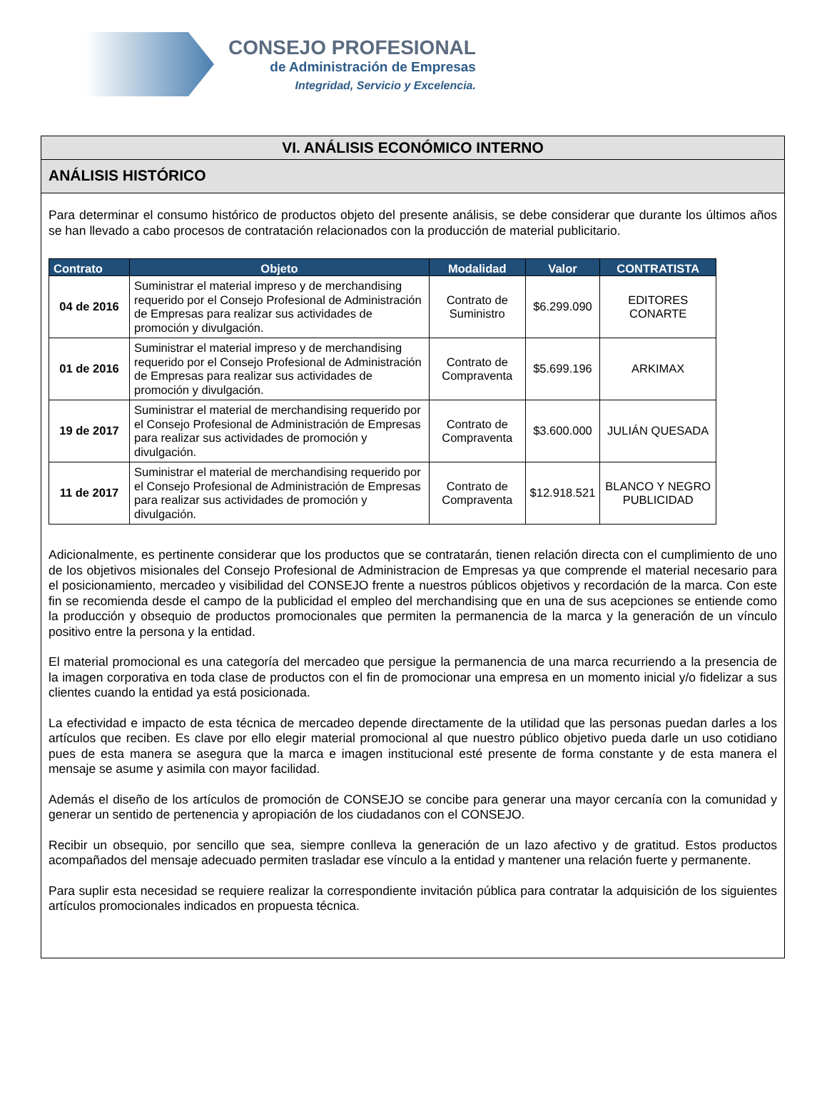CONSEJO PROFESIONAL
de Administración de Empresas
Integridad, Servicio y Excelencia.
VI. ANÁLISIS ECONÓMICO INTERNO
ANÁLISIS HISTÓRICO
Para determinar el consumo histórico de productos objeto del presente análisis, se debe considerar que durante los últimos años se han llevado a cabo procesos de contratación relacionados con la producción de material publicitario.
| Contrato | Objeto | Modalidad | Valor | CONTRATISTA |
| --- | --- | --- | --- | --- |
| 04 de 2016 | Suministrar el material impreso y de merchandising requerido por el Consejo Profesional de Administración de Empresas para realizar sus actividades de promoción y divulgación. | Contrato de Suministro | $6.299.090 | EDITORES CONARTE |
| 01 de 2016 | Suministrar el material impreso y de merchandising requerido por el Consejo Profesional de Administración de Empresas para realizar sus actividades de promoción y divulgación. | Contrato de Compraventa | $5.699.196 | ARKIMAX |
| 19 de 2017 | Suministrar el material de merchandising requerido por el Consejo Profesional de Administración de Empresas para realizar sus actividades de promoción y divulgación. | Contrato de Compraventa | $3.600.000 | JULIÁN QUESADA |
| 11 de 2017 | Suministrar el material de merchandising requerido por el Consejo Profesional de Administración de Empresas para realizar sus actividades de promoción y divulgación. | Contrato de Compraventa | $12.918.521 | BLANCO Y NEGRO PUBLICIDAD |
Adicionalmente, es pertinente considerar que los productos que se contratarán, tienen relación directa con el cumplimiento de uno de los objetivos misionales del Consejo Profesional de Administracion de Empresas ya que comprende el material necesario para el posicionamiento, mercadeo y visibilidad del CONSEJO frente a nuestros públicos objetivos y recordación de la marca. Con este fin se recomienda desde el campo de la publicidad el empleo del merchandising que en una de sus acepciones se entiende como la producción y obsequio de productos promocionales que permiten la permanencia de la marca y la generación de un vínculo positivo entre la persona y la entidad.
El material promocional es una categoría del mercadeo que persigue la permanencia de una marca recurriendo a la presencia de la imagen corporativa en toda clase de productos con el fin de promocionar una empresa en un momento inicial y/o fidelizar a sus clientes cuando la entidad ya está posicionada.
La efectividad e impacto de esta técnica de mercadeo depende directamente de la utilidad que las personas puedan darles a los artículos que reciben. Es clave por ello elegir material promocional al que nuestro público objetivo pueda darle un uso cotidiano pues de esta manera se asegura que la marca e imagen institucional esté presente de forma constante y de esta manera el mensaje se asume y asimila con mayor facilidad.
Además el diseño de los artículos de promoción de CONSEJO se concibe para generar una mayor cercanía con la comunidad y generar un sentido de pertenencia y apropiación de los ciudadanos con el CONSEJO.
Recibir un obsequio, por sencillo que sea, siempre conlleva la generación de un lazo afectivo y de gratitud. Estos productos acompañados del mensaje adecuado permiten trasladar ese vínculo a la entidad y mantener una relación fuerte y permanente.
Para suplir esta necesidad se requiere realizar la correspondiente invitación pública para contratar la adquisición de los siguientes artículos promocionales indicados en propuesta técnica.